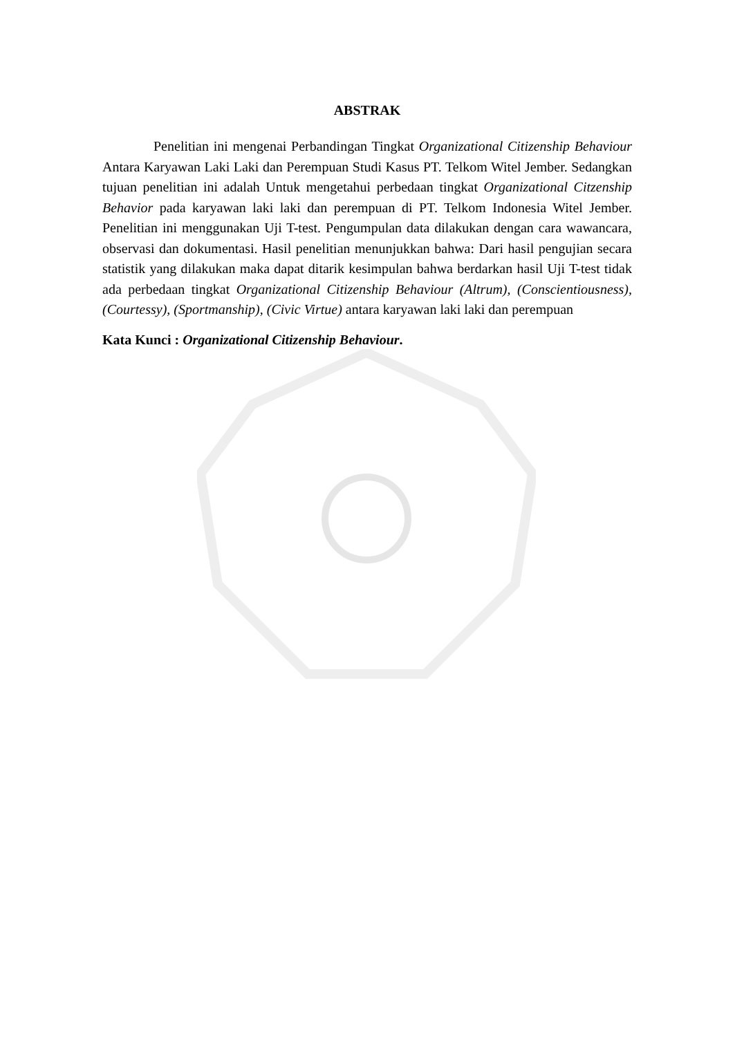ABSTRAK
Penelitian ini mengenai Perbandingan Tingkat Organizational Citizenship Behaviour Antara Karyawan Laki Laki dan Perempuan Studi Kasus PT. Telkom Witel Jember. Sedangkan tujuan penelitian ini adalah Untuk mengetahui perbedaan tingkat Organizational Citzenship Behavior pada karyawan laki laki dan perempuan di PT. Telkom Indonesia Witel Jember. Penelitian ini menggunakan Uji T-test. Pengumpulan data dilakukan dengan cara wawancara, observasi dan dokumentasi. Hasil penelitian menunjukkan bahwa: Dari hasil pengujian secara statistik yang dilakukan maka dapat ditarik kesimpulan bahwa berdarkan hasil Uji T-test tidak ada perbedaan tingkat Organizational Citizenship Behaviour (Altrum), (Conscientiousness), (Courtessy), (Sportmanship), (Civic Virtue) antara karyawan laki laki dan perempuan
Kata Kunci : Organizational Citizenship Behaviour.